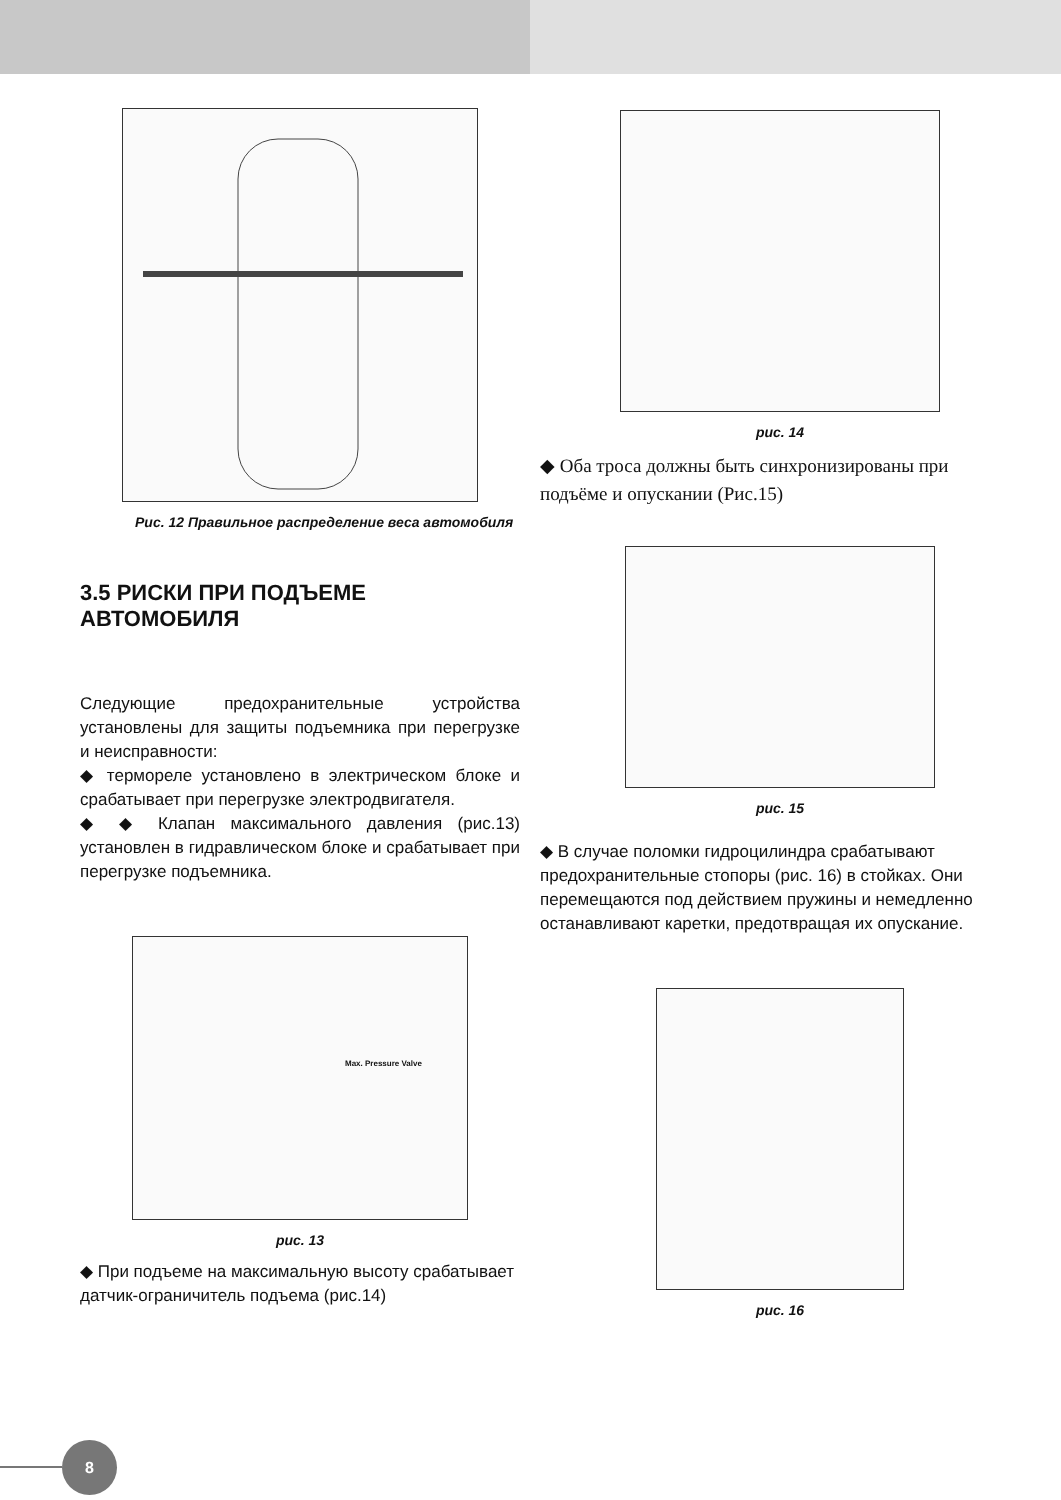Рис. 12 Правильное распределение веса автомобиля
3.5 РИСКИ ПРИ ПОДЪЕМЕ АВТОМОБИЛЯ
Следующие предохранительные устройства установлены для защиты подъемника при перегрузке и неисправности:
◆ термореле установлено в электрическом блоке и срабатывает при перегрузке электродвигателя.
◆ ◆ Клапан максимального давления (рис.13) установлен в гидравлическом блоке и срабатывает при перегрузке подъемника.
Max. Pressure Valve
рис. 13
◆ При подъеме на максимальную высоту срабатывает датчик-ограничитель подъема (рис.14)
рис. 14
◆ Оба троса должны быть синхронизированы при подъёме и опускании (Рис.15)
рис. 15
◆ В случае поломки гидроцилиндра срабатывают предохранительные стопоры (рис. 16) в стойках. Они перемещаются под действием пружины и немедленно останавливают каретки, предотвращая их опускание.
рис. 16
8